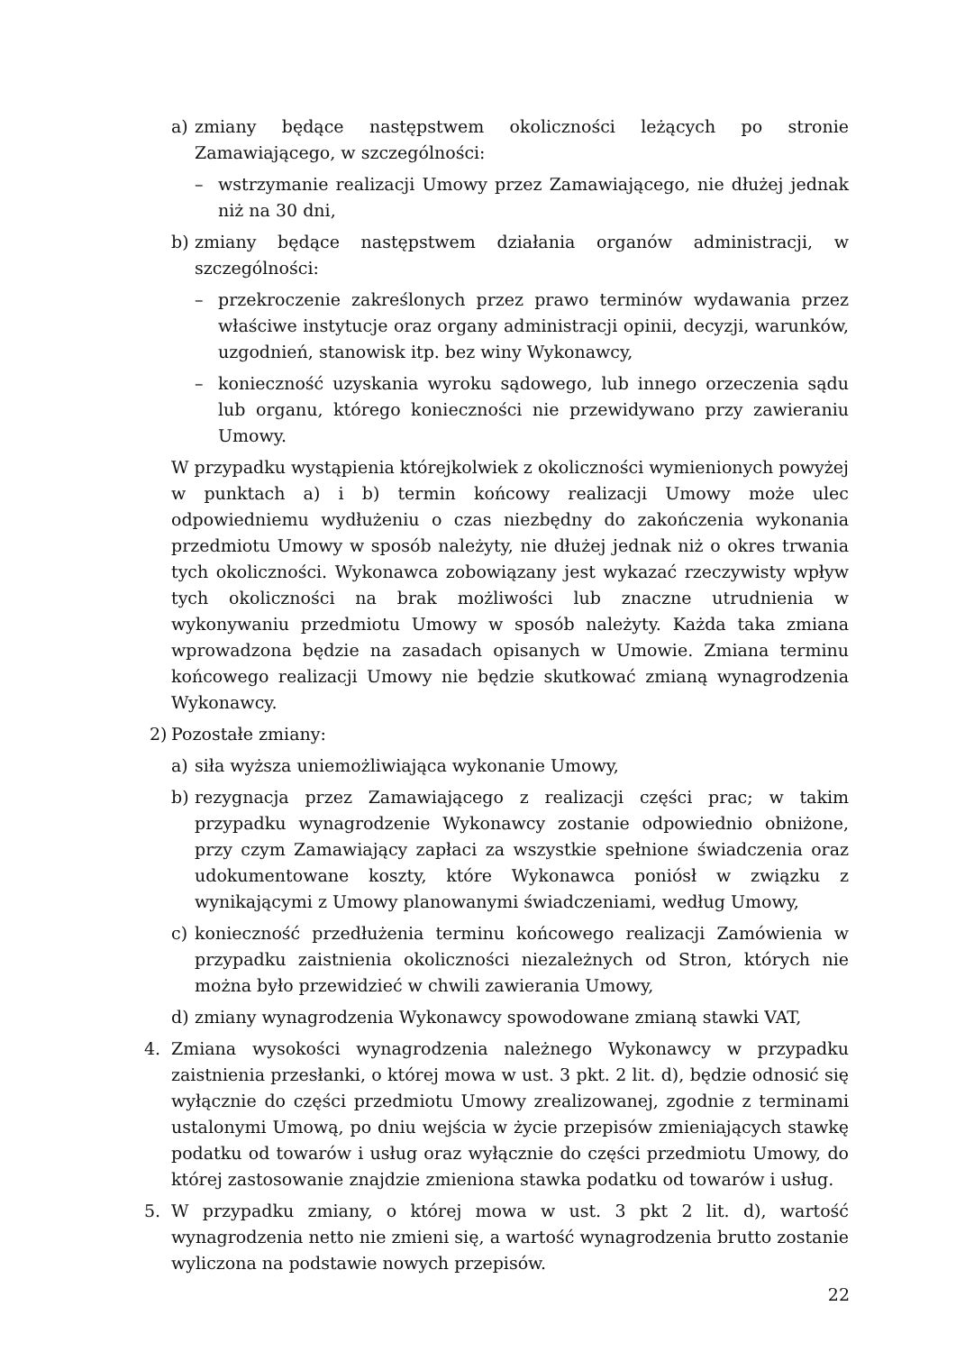a) zmiany będące następstwem okoliczności leżących po stronie Zamawiającego, w szczególności:
– wstrzymanie realizacji Umowy przez Zamawiającego, nie dłużej jednak niż na 30 dni,
b) zmiany będące następstwem działania organów administracji, w szczególności:
– przekroczenie zakreślonych przez prawo terminów wydawania przez właściwe instytucje oraz organy administracji opinii, decyzji, warunków, uzgodnień, stanowisk itp. bez winy Wykonawcy,
– konieczność uzyskania wyroku sądowego, lub innego orzeczenia sądu lub organu, którego konieczności nie przewidywano przy zawieraniu Umowy.
W przypadku wystąpienia którejkolwiek z okoliczności wymienionych powyżej w punktach a) i b) termin końcowy realizacji Umowy może ulec odpowiedniemu wydłużeniu o czas niezbędny do zakończenia wykonania przedmiotu Umowy w sposób należyty, nie dłużej jednak niż o okres trwania tych okoliczności. Wykonawca zobowiązany jest wykazać rzeczywisty wpływ tych okoliczności na brak możliwości lub znaczne utrudnienia w wykonywaniu przedmiotu Umowy w sposób należyty. Każda taka zmiana wprowadzona będzie na zasadach opisanych w Umowie. Zmiana terminu końcowego realizacji Umowy nie będzie skutkować zmianą wynagrodzenia Wykonawcy.
2) Pozostałe zmiany:
a) siła wyższa uniemożliwiająca wykonanie Umowy,
b) rezygnacja przez Zamawiającego z realizacji części prac; w takim przypadku wynagrodzenie Wykonawcy zostanie odpowiednio obniżone, przy czym Zamawiający zapłaci za wszystkie spełnione świadczenia oraz udokumentowane koszty, które Wykonawca poniósł w związku z wynikającymi z Umowy planowanymi świadczeniami, według Umowy,
c) konieczność przedłużenia terminu końcowego realizacji Zamówienia w przypadku zaistnienia okoliczności niezależnych od Stron, których nie można było przewidzieć w chwili zawierania Umowy,
d) zmiany wynagrodzenia Wykonawcy spowodowane zmianą stawki VAT,
4. Zmiana wysokości wynagrodzenia należnego Wykonawcy w przypadku zaistnienia przesłanki, o której mowa w ust. 3 pkt. 2 lit. d), będzie odnosić się wyłącznie do części przedmiotu Umowy zrealizowanej, zgodnie z terminami ustalonymi Umową, po dniu wejścia w życie przepisów zmieniających stawkę podatku od towarów i usług oraz wyłącznie do części przedmiotu Umowy, do której zastosowanie znajdzie zmieniona stawka podatku od towarów i usług.
5. W przypadku zmiany, o której mowa w ust. 3 pkt 2 lit. d), wartość wynagrodzenia netto nie zmieni się, a wartość wynagrodzenia brutto zostanie wyliczona na podstawie nowych przepisów.
22